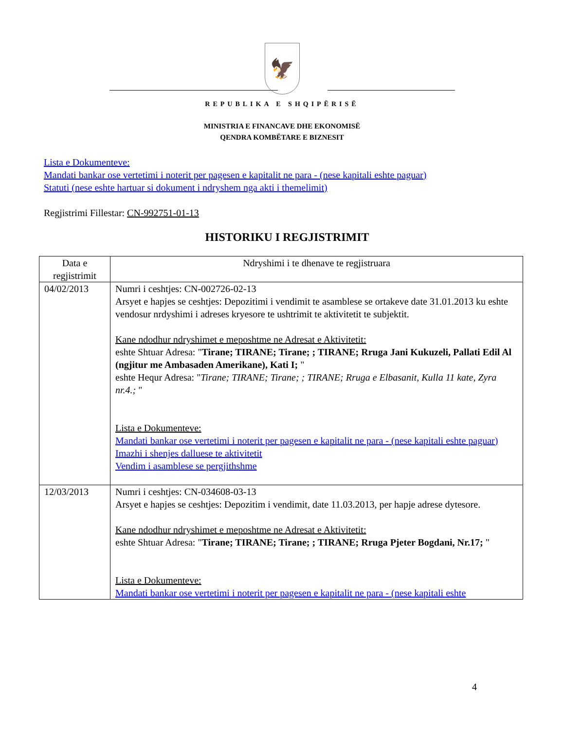🦅
REPUBLIKA E SHQIPËRISË
MINISTRIA E FINANCAVE DHE EKONOMISË
QENDRA KOMBËTARE E BIZNESIT
Lista e Dokumenteve:
Mandati bankar ose vertetimi i noterit per pagesen e kapitalit ne para - (nese kapitali eshte paguar)
Statuti (nese eshte hartuar si dokument i ndryshem nga akti i themelimit)
Regjistrimi Fillestar: CN-992751-01-13
HISTORIKU I REGJISTRIMIT
| Data e regjistrimit | Ndryshimi i te dhenave te regjistruara |
| --- | --- |
| 04/02/2013 | Numri i ceshtjes: CN-002726-02-13 Arsyet e hapjes se ceshtjes: Depozitimi i vendimit te asamblese se ortakeve date 31.01.2013 ku eshte vendosur nrdyshimi i adreses kryesore te ushtrimit te aktivitetit te subjektit. Kane ndodhur ndryshimet e meposhtme ne Adresat e Aktivitetit: eshte Shtuar Adresa: " Tirane; TIRANE; Tirane; ; TIRANE; Rruga Jani Kukuzeli, Pallati Edil Al (ngjitur me Ambasaden Amerikane), Kati I; " eshte Hequr Adresa: " Tirane; TIRANE; Tirane; ; TIRANE; Rruga e Elbasanit, Kulla 11 kate, Zyra nr.4.; " Lista e Dokumenteve: Mandati bankar ose vertetimi i noterit per pagesen e kapitalit ne para - (nese kapitali eshte paguar) Imazhi i shenjes dalluese te aktivitetit Vendim i asamblese se pergjithshme |
| 12/03/2013 | Numri i ceshtjes: CN-034608-03-13 Arsyet e hapjes se ceshtjes: Depozitim i vendimit, date 11.03.2013, per hapje adrese dytesore. Kane ndodhur ndryshimet e meposhtme ne Adresat e Aktivitetit: eshte Shtuar Adresa: " Tirane; TIRANE; Tirane; ; TIRANE; Rruga Pjeter Bogdani, Nr.17; " Lista e Dokumenteve: Mandati bankar ose vertetimi i noterit per pagesen e kapitalit ne para - (nese kapitali eshte |
4